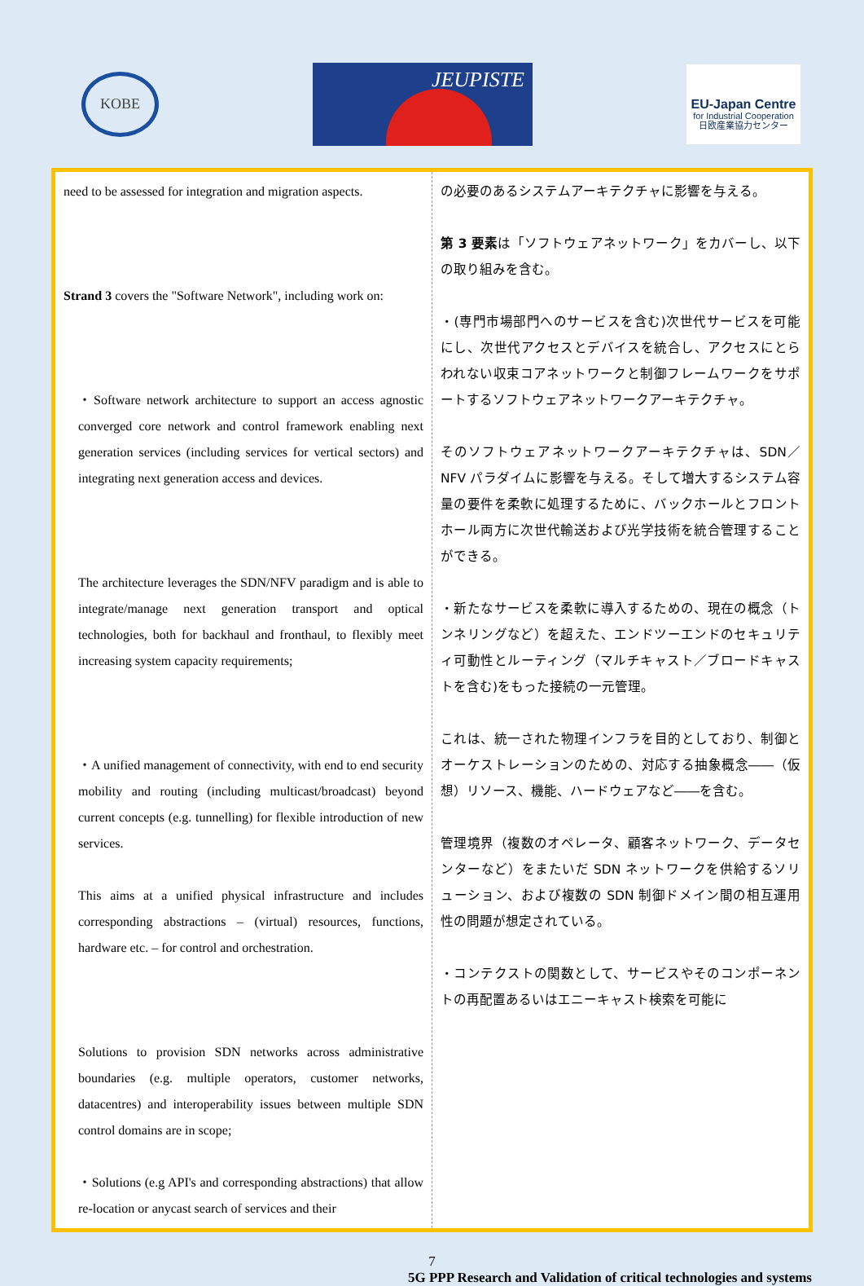KOBE
JEUPISTE
EU-Japan Centre
for Industrial Cooperation
日欧産業協力センター
| need to be assessed for integration and migration aspects. Strand 3 covers the "Software Network", including work on: ・Software network architecture to support an access agnostic converged core network and control framework enabling next generation services (including services for vertical sectors) and integrating next generation access and devices. The architecture leverages the SDN/NFV paradigm and is able to integrate/manage next generation transport and optical technologies, both for backhaul and fronthaul, to flexibly meet increasing system capacity requirements; ・A unified management of connectivity, with end to end security mobility and routing (including multicast/broadcast) beyond current concepts (e.g. tunnelling) for flexible introduction of new services. This aims at a unified physical infrastructure and includes corresponding abstractions – (virtual) resources, functions, hardware etc. – for control and orchestration. Solutions to provision SDN networks across administrative boundaries (e.g. multiple operators, customer networks, datacentres) and interoperability issues between multiple SDN control domains are in scope; ・Solutions (e.g API's and corresponding abstractions) that allow re-location or anycast search of services and their | の必要のあるシステムアーキテクチャに影響を与える。 第 3 要素 は「ソフトウェアネットワーク」をカバーし、以下の取り組みを含む。 ・(専門市場部門へのサービスを含む)次世代サービスを可能にし、次世代アクセスとデバイスを統合し、アクセスにとらわれない収束コアネットワークと制御フレームワークをサポートするソフトウェアネットワークアーキテクチャ。 そのソフトウェアネットワークアーキテクチャは、SDN／NFV パラダイムに影響を与える。そして増大するシステム容量の要件を柔軟に処理するために、バックホールとフロントホール両方に次世代輸送および光学技術を統合管理することができる。 ・新たなサービスを柔軟に導入するための、現在の概念（トンネリングなど）を超えた、エンドツーエンドのセキュリティ可動性とルーティング（マルチキャスト／ブロードキャストを含む)をもった接続の一元管理。 これは、統一された物理インフラを目的としており、制御とオーケストレーションのための、対応する抽象概念――（仮想）リソース、機能、ハードウェアなど――を含む。 管理境界（複数のオペレータ、顧客ネットワーク、データセンターなど）をまたいだ SDN ネットワークを供給するソリューション、および複数の SDN 制御ドメイン間の相互運用性の問題が想定されている。 ・コンテクストの関数として、サービスやそのコンポーネントの再配置あるいはエニーキャスト検索を可能に |
7
5G PPP Research and Validation of critical technologies and systems